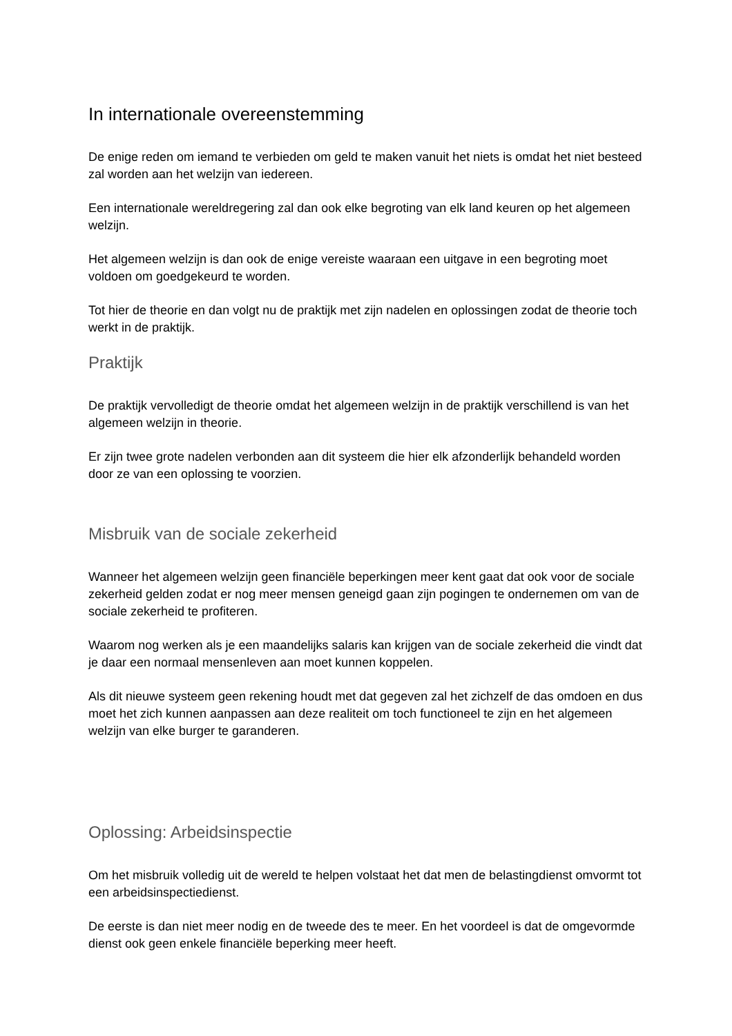In internationale overeenstemming
De enige reden om iemand te verbieden om geld te maken vanuit het niets is omdat het niet besteed zal worden aan het welzijn van iedereen.
Een internationale wereldregering zal dan ook elke begroting van elk land keuren op het algemeen welzijn.
Het algemeen welzijn is dan ook de enige vereiste waaraan een uitgave in een begroting moet voldoen om goedgekeurd te worden.
Tot hier de theorie en dan volgt nu de praktijk met zijn nadelen en oplossingen zodat de theorie toch werkt in de praktijk.
Praktijk
De praktijk vervolledigt de theorie omdat het algemeen welzijn in de praktijk verschillend is van het algemeen welzijn in theorie.
Er zijn twee grote nadelen verbonden aan dit systeem die hier elk afzonderlijk behandeld worden door ze van een oplossing te voorzien.
Misbruik van de sociale zekerheid
Wanneer het algemeen welzijn geen financiële beperkingen meer kent gaat dat ook voor de sociale zekerheid gelden zodat er nog meer mensen geneigd gaan zijn pogingen te ondernemen om van de sociale zekerheid te profiteren.
Waarom nog werken als je een maandelijks salaris kan krijgen van de sociale zekerheid die vindt dat je daar een normaal mensenleven aan moet kunnen koppelen.
Als dit nieuwe systeem geen rekening houdt met dat gegeven zal het zichzelf de das omdoen en dus moet het zich kunnen aanpassen aan deze realiteit om toch functioneel te zijn en het algemeen welzijn van elke burger te garanderen.
Oplossing: Arbeidsinspectie
Om het misbruik volledig uit de wereld te helpen volstaat het dat men de belastingdienst omvormt tot een arbeidsinspectiedienst.
De eerste is dan niet meer nodig en de tweede des te meer. En het voordeel is dat de omgevormde dienst ook geen enkele financiële beperking meer heeft.